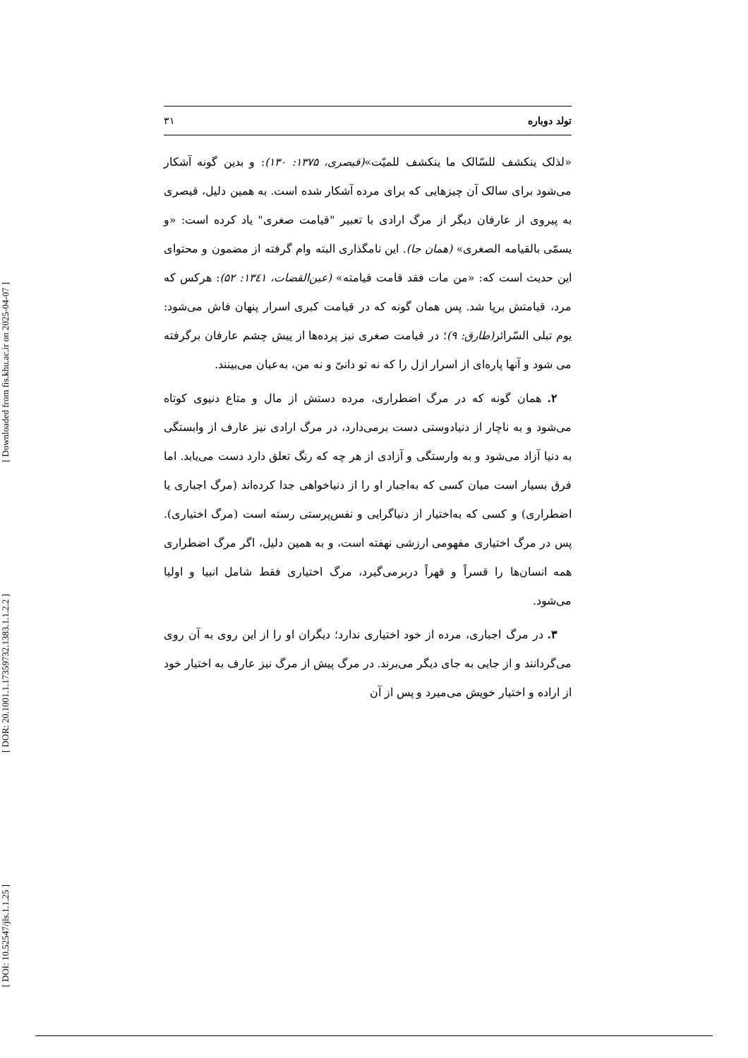[ Downloaded from fis.khu.ac.ir on 2025-04-07 ]
[ DOR: 20.1001.1.17359732.1383.1.1.2.2 ]
[ DOI: 10.52547/jls.1.1.25 ]
تولد دوباره ۳۱
«لذلک ینکشف للسّالک ما ینکشف للمیّت»(قیصری، ۱۳۷۵: ۱۳۰): و بدین گونه آشکار می‌شود برای سالک آن چیزهایی که برای مرده آشکار شده است. به همین دلیل، قیصری به پیروی از عارفان دیگر از مرگ ارادی با تعبیر "قیامت صغری" یاد کرده است: «و یسمّی بالقیامه الصغری» (همان جا). این نامگذاری البته وام گرفته از مضمون و محتوای این حدیث است که: «من مات فقد قامت قیامته» (عین‌القضات، ۱۳٤۱: ۵۲): هرکس که مرد، قیامتش برپا شد. پس همان گونه که در قیامت کبری اسرار پنهان فاش می‌شود: یوم تبلی السّرائر(طارق: ۹)؛ در قیامت صغری نیز پرده‌ها از پیش چشم عارفان برگرفته می شود و آنها پاره‌ای از اسرار ازل را که نه تو دانیّ و نه من، به‌عیان می‌بینند.
۲. همان گونه که در مرگ اضطراری، مرده دستش از مال و متاع دنیوی کوتاه می‌شود و به ناچار از دنیادوستی دست برمی‌دارد، در مرگ ارادی نیز عارف از وابستگی به دنیا آزاد می‌شود و به وارستگی و آزادی از هر چه که رنگ تعلق دارد دست می‌یابد. اما فرق بسیار است میان کسی که به‌اجبار او را از دنیاخواهی جدا کرده‌اند (مرگ اجباری یا اضطراری) و کسی که به‌اختیار از دنیاگرایی و نفس‌پرستی رسته است (مرگ اختیاری). پس در مرگ اختیاری مفهومی ارزشی نهفته است، و به همین دلیل، اگر مرگ اضطراری همه انسان‌ها را قسراً و قهراً دربرمی‌گیرد، مرگ اختیاری فقط شامل انبیا و اولیا می‌شود.
۳. در مرگ اجباری، مرده از خود اختیاری ندارد؛ دیگران او را از این روی به آن روی می‌گردانند و از جایی به جای دیگر می‌برند. در مرگ پیش از مرگ نیز عارف به اختیار خود از اراده و اختیار خویش می‌میرد و پس از آن